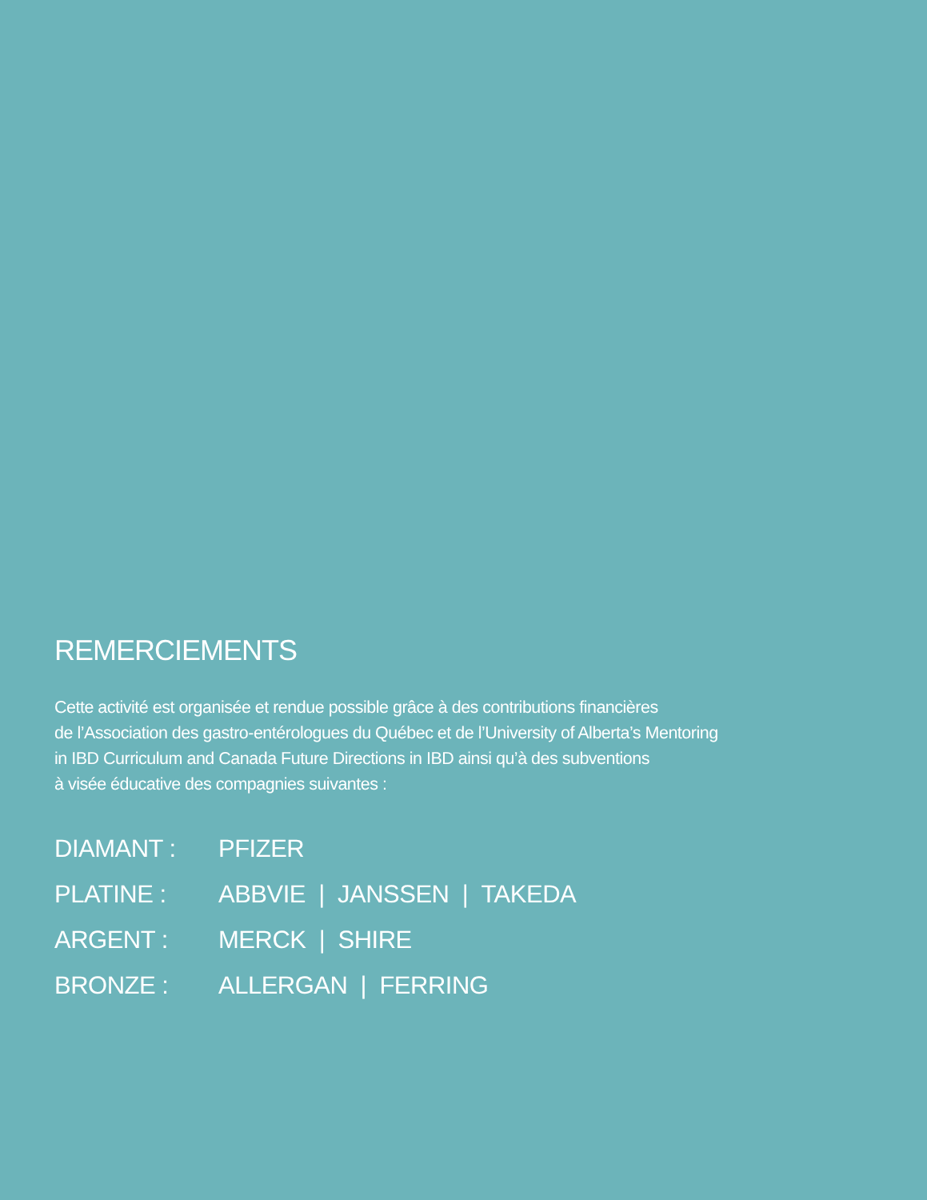REMERCIEMENTS
Cette activité est organisée et rendue possible grâce à des contributions financières
de l’Association des gastro-entérologues du Québec et de l’University of Alberta’s Mentoring
in IBD Curriculum and Canada Future Directions in IBD ainsi qu’à des subventions
à visée éducative des compagnies suivantes :
DIAMANT : PFIZER
PLATINE : ABBVIE | JANSSEN | TAKEDA
ARGENT : MERCK | SHIRE
BRONZE : ALLERGAN | FERRING